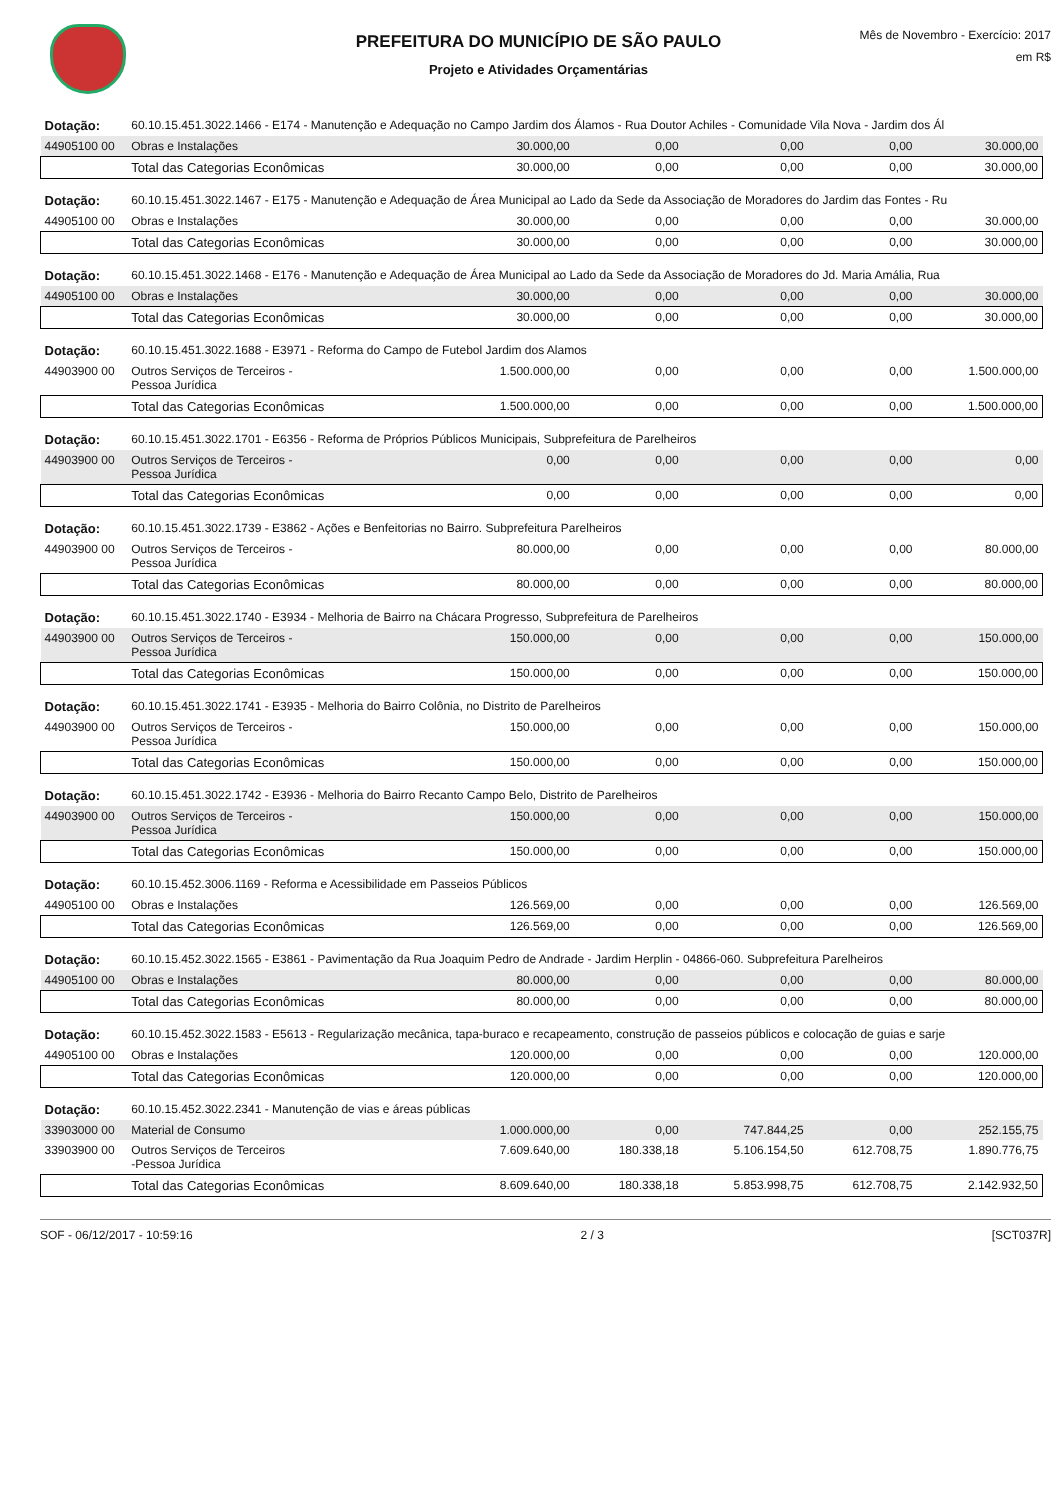PREFEITURA DO MUNICÍPIO DE SÃO PAULO
Projeto e Atividades Orçamentárias
Mês de Novembro - Exercício: 2017
em R$
| Dotação: | 60.10.15.451.3022.1466 - E174 - Manutenção e Adequação no Campo Jardim dos Álamos - Rua Doutor Achiles - Comunidade Vila Nova - Jardim dos Ál | | | | | |
| 44905100 00 | Obras e Instalações | 30.000,00 | 0,00 | 0,00 | 0,00 | 30.000,00 |
| | Total das Categorias Econômicas | 30.000,00 | 0,00 | 0,00 | 0,00 | 30.000,00 |
| Dotação: | 60.10.15.451.3022.1467 - E175 - Manutenção e Adequação de Área Municipal ao Lado da Sede da Associação de Moradores do Jardim das Fontes - Ru | | | | | |
| 44905100 00 | Obras e Instalações | 30.000,00 | 0,00 | 0,00 | 0,00 | 30.000,00 |
| | Total das Categorias Econômicas | 30.000,00 | 0,00 | 0,00 | 0,00 | 30.000,00 |
| Dotação: | 60.10.15.451.3022.1468 - E176 - Manutenção e Adequação de Área Municipal ao Lado da Sede da Associação de Moradores do Jd. Maria Amália, Rua | | | | | |
| 44905100 00 | Obras e Instalações | 30.000,00 | 0,00 | 0,00 | 0,00 | 30.000,00 |
| | Total das Categorias Econômicas | 30.000,00 | 0,00 | 0,00 | 0,00 | 30.000,00 |
| Dotação: | 60.10.15.451.3022.1688 - E3971 - Reforma do Campo de Futebol Jardim dos Alamos | | | | | |
| 44903900 00 | Outros Serviços de Terceiros - Pessoa Jurídica | 1.500.000,00 | 0,00 | 0,00 | 0,00 | 1.500.000,00 |
| | Total das Categorias Econômicas | 1.500.000,00 | 0,00 | 0,00 | 0,00 | 1.500.000,00 |
| Dotação: | 60.10.15.451.3022.1701 - E6356 - Reforma de Próprios Públicos Municipais, Subprefeitura de Parelheiros | | | | | |
| 44903900 00 | Outros Serviços de Terceiros - Pessoa Jurídica | 0,00 | 0,00 | 0,00 | 0,00 | 0,00 |
| | Total das Categorias Econômicas | 0,00 | 0,00 | 0,00 | 0,00 | 0,00 |
| Dotação: | 60.10.15.451.3022.1739 - E3862 - Ações e Benfeitorias no Bairro. Subprefeitura Parelheiros | | | | | |
| 44903900 00 | Outros Serviços de Terceiros - Pessoa Jurídica | 80.000,00 | 0,00 | 0,00 | 0,00 | 80.000,00 |
| | Total das Categorias Econômicas | 80.000,00 | 0,00 | 0,00 | 0,00 | 80.000,00 |
| Dotação: | 60.10.15.451.3022.1740 - E3934 - Melhoria de Bairro na Chácara Progresso, Subprefeitura de Parelheiros | | | | | |
| 44903900 00 | Outros Serviços de Terceiros - Pessoa Jurídica | 150.000,00 | 0,00 | 0,00 | 0,00 | 150.000,00 |
| | Total das Categorias Econômicas | 150.000,00 | 0,00 | 0,00 | 0,00 | 150.000,00 |
| Dotação: | 60.10.15.451.3022.1741 - E3935 - Melhoria do Bairro Colônia, no Distrito de Parelheiros | | | | | |
| 44903900 00 | Outros Serviços de Terceiros - Pessoa Jurídica | 150.000,00 | 0,00 | 0,00 | 0,00 | 150.000,00 |
| | Total das Categorias Econômicas | 150.000,00 | 0,00 | 0,00 | 0,00 | 150.000,00 |
| Dotação: | 60.10.15.451.3022.1742 - E3936 - Melhoria do Bairro Recanto Campo Belo, Distrito de Parelheiros | | | | | |
| 44903900 00 | Outros Serviços de Terceiros - Pessoa Jurídica | 150.000,00 | 0,00 | 0,00 | 0,00 | 150.000,00 |
| | Total das Categorias Econômicas | 150.000,00 | 0,00 | 0,00 | 0,00 | 150.000,00 |
| Dotação: | 60.10.15.452.3006.1169 - Reforma e Acessibilidade em Passeios Públicos | | | | | |
| 44905100 00 | Obras e Instalações | 126.569,00 | 0,00 | 0,00 | 0,00 | 126.569,00 |
| | Total das Categorias Econômicas | 126.569,00 | 0,00 | 0,00 | 0,00 | 126.569,00 |
| Dotação: | 60.10.15.452.3022.1565 - E3861 - Pavimentação da Rua Joaquim Pedro de Andrade - Jardim Herplin - 04866-060. Subprefeitura Parelheiros | | | | | |
| 44905100 00 | Obras e Instalações | 80.000,00 | 0,00 | 0,00 | 0,00 | 80.000,00 |
| | Total das Categorias Econômicas | 80.000,00 | 0,00 | 0,00 | 0,00 | 80.000,00 |
| Dotação: | 60.10.15.452.3022.1583 - E5613 - Regularização mecânica, tapa-buraco e recapeamento, construção de passeios públicos e colocação de guias e sarje | | | | | |
| 44905100 00 | Obras e Instalações | 120.000,00 | 0,00 | 0,00 | 0,00 | 120.000,00 |
| | Total das Categorias Econômicas | 120.000,00 | 0,00 | 0,00 | 0,00 | 120.000,00 |
| Dotação: | 60.10.15.452.3022.2341 - Manutenção de vias e áreas públicas | | | | | |
| 33903000 00 | Material de Consumo | 1.000.000,00 | 0,00 | 747.844,25 | 0,00 | 252.155,75 |
| 33903900 00 | Outros Serviços de Terceiros -Pessoa Jurídica | 7.609.640,00 | 180.338,18 | 5.106.154,50 | 612.708,75 | 1.890.776,75 |
| | Total das Categorias Econômicas | 8.609.640,00 | 180.338,18 | 5.853.998,75 | 612.708,75 | 2.142.932,50 |
SOF - 06/12/2017 - 10:59:16 2 / 3 [SCT037R]